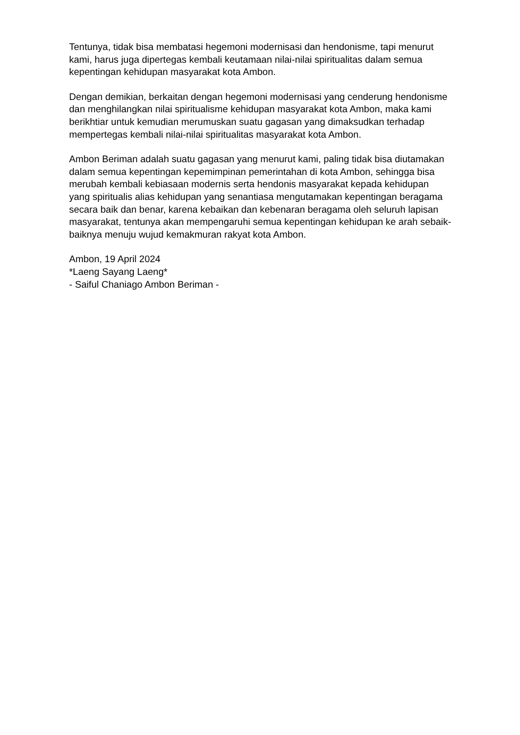Tentunya, tidak bisa membatasi hegemoni modernisasi dan hendonisme, tapi menurut kami, harus juga dipertegas kembali keutamaan nilai-nilai spiritualitas dalam semua kepentingan kehidupan masyarakat kota Ambon.
Dengan demikian, berkaitan dengan hegemoni modernisasi yang cenderung hendonisme dan menghilangkan nilai spiritualisme kehidupan masyarakat kota Ambon, maka kami berikhtiar untuk kemudian merumuskan suatu gagasan yang dimaksudkan terhadap mempertegas kembali nilai-nilai spiritualitas masyarakat kota Ambon.
Ambon Beriman adalah suatu gagasan yang menurut kami, paling tidak bisa diutamakan dalam semua kepentingan kepemimpinan pemerintahan di kota Ambon, sehingga bisa merubah kembali kebiasaan modernis serta hendonis masyarakat kepada kehidupan yang spiritualis alias kehidupan yang senantiasa mengutamakan kepentingan beragama secara baik dan benar, karena kebaikan dan kebenaran beragama oleh seluruh lapisan masyarakat, tentunya akan mempengaruhi semua kepentingan kehidupan ke arah sebaik-baiknya menuju wujud kemakmuran rakyat kota Ambon.
Ambon, 19 April 2024
*Laeng Sayang Laeng*
- Saiful Chaniago Ambon Beriman -